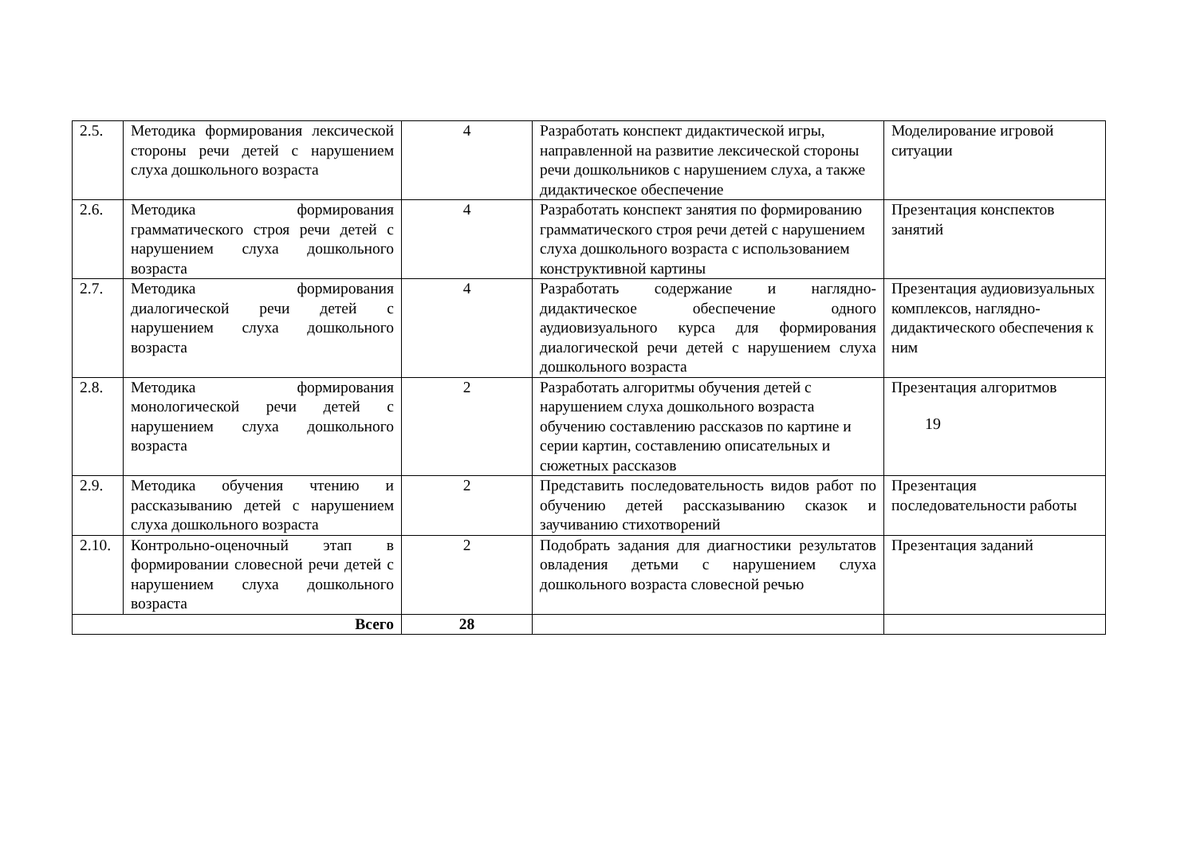| 2.5. | Методика формирования лексической стороны речи детей с нарушением слуха дошкольного возраста | 4 | Разработать конспект дидактической игры, направленной на развитие лексической стороны речи дошкольников с нарушением слуха, а также дидактическое обеспечение | Моделирование игровой ситуации |
| 2.6. | Методика формирования грамматического строя речи детей с нарушением слуха дошкольного возраста | 4 | Разработать конспект занятия по формированию грамматического строя речи детей с нарушением слуха дошкольного возраста с использованием конструктивной картины | Презентация конспектов занятий |
| 2.7. | Методика формирования диалогической речи детей с нарушением слуха дошкольного возраста | 4 | Разработать содержание и наглядно-дидактическое обеспечение одного аудиовизуального курса для формирования диалогической речи детей с нарушением слуха дошкольного возраста | Презентация аудиовизуальных комплексов, наглядно-дидактического обеспечения к ним |
| 2.8. | Методика формирования монологической речи детей с нарушением слуха дошкольного возраста | 2 | Разработать алгоритмы обучения детей с нарушением слуха дошкольного возраста обучению составлению рассказов по картине и серии картин, составлению описательных и сюжетных рассказов | Презентация алгоритмов |
| 2.9. | Методика обучения чтению и рассказыванию детей с нарушением слуха дошкольного возраста | 2 | Представить последовательность видов работ по обучению детей рассказыванию сказок и заучиванию стихотворений | Презентация последовательности работы |
| 2.10. | Контрольно-оценочный этап в формировании словесной речи детей с нарушением слуха дошкольного возраста | 2 | Подобрать задания для диагностики результатов овладения детьми с нарушением слуха дошкольного возраста словесной речью | Презентация заданий |
| Всего | | 28 | | |
19